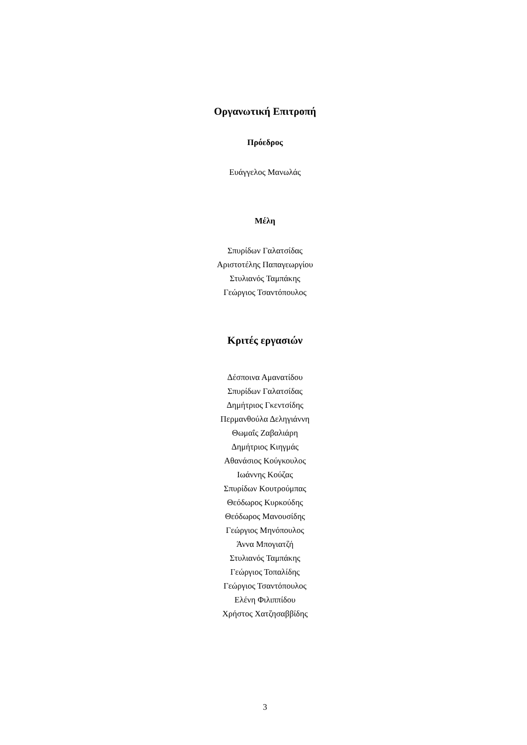Οργανωτική Επιτροπή
Πρόεδρος
Ευάγγελος Μανωλάς
Μέλη
Σπυρίδων Γαλατσίδας
Αριστοτέλης Παπαγεωργίου
Στυλιανός Ταμπάκης
Γεώργιος Τσαντόπουλος
Κριτές εργασιών
Δέσποινα Αμανατίδου
Σπυρίδων Γαλατσίδας
Δημήτριος Γκεντσίδης
Περμανθούλα Δεληγιάννη
Θωμαΐς Ζαβαλιάρη
Δημήτριος Κιηγμάς
Αθανάσιος Κούγκουλος
Ιωάννης Κούζας
Σπυρίδων Κουτρούμπας
Θεόδωρος Κυρκούδης
Θεόδωρος Μανουσίδης
Γεώργιος Μηνόπουλος
Άννα Μπογιατζή
Στυλιανός Ταμπάκης
Γεώργιος Τοπαλίδης
Γεώργιος Τσαντόπουλος
Ελένη Φιλιππίδου
Χρήστος Χατζησαββίδης
3